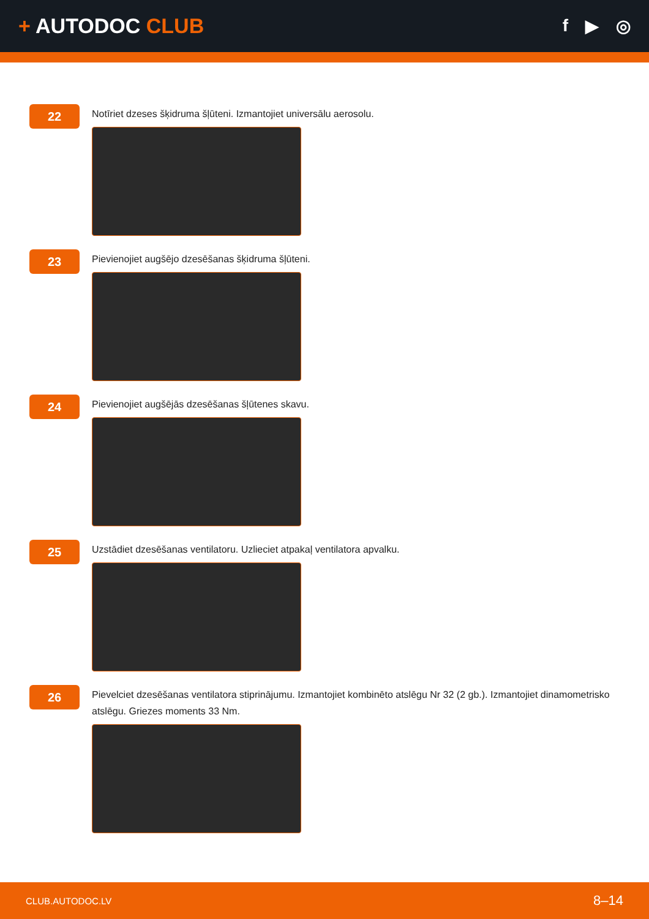+ AUTODOC CLUB
f ▶ ◎
22
Notīriet dzeses šķidruma šļūteni. Izmantojiet universālu aerosolu.
23
Pievienojiet augšējo dzesēšanas šķidruma šļūteni.
24
Pievienojiet augšējās dzesēšanas šļūtenes skavu.
25
Uzstādiet dzesēšanas ventilatoru. Uzlieciet atpakaļ ventilatora apvalku.
26
Pievelciet dzesēšanas ventilatora stiprinājumu. Izmantojiet kombinēto atslēgu Nr 32 (2 gb.). Izmantojiet dinamometrisko atslēgu. Griezes moments 33 Nm.
CLUB.AUTODOC.LV 8–14